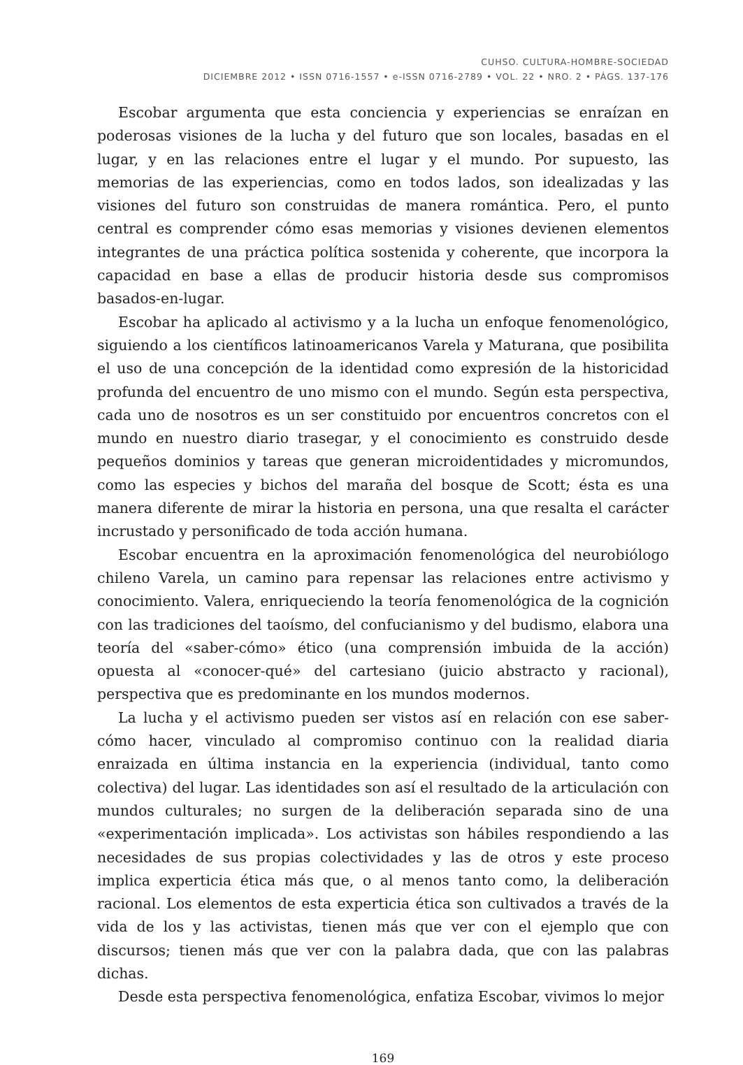CUHSO. CULTURA-HOMBRE-SOCIEDAD
DICIEMBRE 2012 • ISSN 0716-1557 • e-ISSN 0716-2789 • VOL. 22 • NRO. 2 • PÁGS. 137-176
Escobar argumenta que esta conciencia y experiencias se enraízan en poderosas visiones de la lucha y del futuro que son locales, basadas en el lugar, y en las relaciones entre el lugar y el mundo. Por supuesto, las memorias de las experiencias, como en todos lados, son idealizadas y las visiones del futuro son construidas de manera romántica. Pero, el punto central es comprender cómo esas memorias y visiones devienen elementos integrantes de una práctica política sostenida y coherente, que incorpora la capacidad en base a ellas de producir historia desde sus compromisos basados-en-lugar.
Escobar ha aplicado al activismo y a la lucha un enfoque fenomenológico, siguiendo a los científicos latinoamericanos Varela y Maturana, que posibilita el uso de una concepción de la identidad como expresión de la historicidad profunda del encuentro de uno mismo con el mundo. Según esta perspectiva, cada uno de nosotros es un ser constituido por encuentros concretos con el mundo en nuestro diario trasegar, y el conocimiento es construido desde pequeños dominios y tareas que generan microidentidades y micromundos, como las especies y bichos del maraña del bosque de Scott; ésta es una manera diferente de mirar la historia en persona, una que resalta el carácter incrustado y personificado de toda acción humana.
Escobar encuentra en la aproximación fenomenológica del neurobiólogo chileno Varela, un camino para repensar las relaciones entre activismo y conocimiento. Valera, enriqueciendo la teoría fenomenológica de la cognición con las tradiciones del taoísmo, del confucianismo y del budismo, elabora una teoría del «saber-cómo» ético (una comprensión imbuida de la acción) opuesta al «conocer-qué» del cartesiano (juicio abstracto y racional), perspectiva que es predominante en los mundos modernos.
La lucha y el activismo pueden ser vistos así en relación con ese saber-cómo hacer, vinculado al compromiso continuo con la realidad diaria enraizada en última instancia en la experiencia (individual, tanto como colectiva) del lugar. Las identidades son así el resultado de la articulación con mundos culturales; no surgen de la deliberación separada sino de una «experimentación implicada». Los activistas son hábiles respondiendo a las necesidades de sus propias colectividades y las de otros y este proceso implica experticia ética más que, o al menos tanto como, la deliberación racional. Los elementos de esta experticia ética son cultivados a través de la vida de los y las activistas, tienen más que ver con el ejemplo que con discursos; tienen más que ver con la palabra dada, que con las palabras dichas.
Desde esta perspectiva fenomenológica, enfatiza Escobar, vivimos lo mejor
169